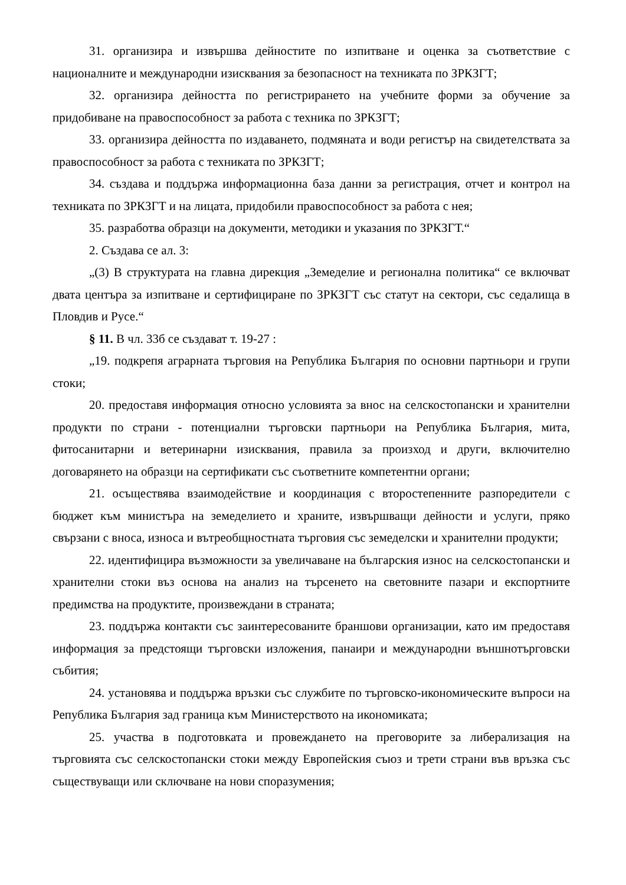31. организира и извършва дейностите по изпитване и оценка за съответствие с националните и международни изисквания за безопасност на техниката по ЗРКЗГТ;
32. организира дейността по регистрирането на учебните форми за обучение за придобиване на правоспособност за работа с техника по ЗРКЗГТ;
33. организира дейността по издаването, подмяната и води регистър на свидетелствата за правоспособност за работа с техниката по ЗРКЗГТ;
34. създава и поддържа информационна база данни за регистрация, отчет и контрол на техниката по ЗРКЗГТ и на лицата, придобили правоспособност за работа с нея;
35. разработва образци на документи, методики и указания по ЗРКЗГТ.“
2. Създава се ал. 3:
„(3) В структурата на главна дирекция „Земеделие и регионална политика“ се включват двата центъра за изпитване и сертифициране по ЗРКЗГТ със статут на сектори, със седалища в Пловдив и Русе.“
§ 11. В чл. 33б се създават т. 19-27 :
„19. подкрепя аграрната търговия на Република България по основни партньори и групи стоки;
20. предоставя информация относно условията за внос на селскостопански и хранителни продукти по страни - потенциални търговски партньори на Република България, мита, фитосанитарни и ветеринарни изисквания, правила за произход и други, включително договарянето на образци на сертификати със съответните компетентни органи;
21. осъществява взаимодействие и координация с второстепенните разпоредители с бюджет към министъра на земеделието и храните, извършващи дейности и услуги, пряко свързани с вноса, износа и вътреобщностната търговия със земеделски и хранителни продукти;
22. идентифицира възможности за увеличаване на българския износ на селскостопански и хранителни стоки въз основа на анализ на търсенето на световните пазари и експортните предимства на продуктите, произвеждани в страната;
23. поддържа контакти със заинтересованите браншови организации, като им предоставя информация за предстоящи търговски изложения, панаири и международни външнотърговски събития;
24. установява и поддържа връзки със службите по търговско-икономическите въпроси на Република България зад граница към Министерството на икономиката;
25. участва в подготовката и провеждането на преговорите за либерализация на търговията със селскостопански стоки между Европейския съюз и трети страни във връзка със съществуващи или сключване на нови споразумения;